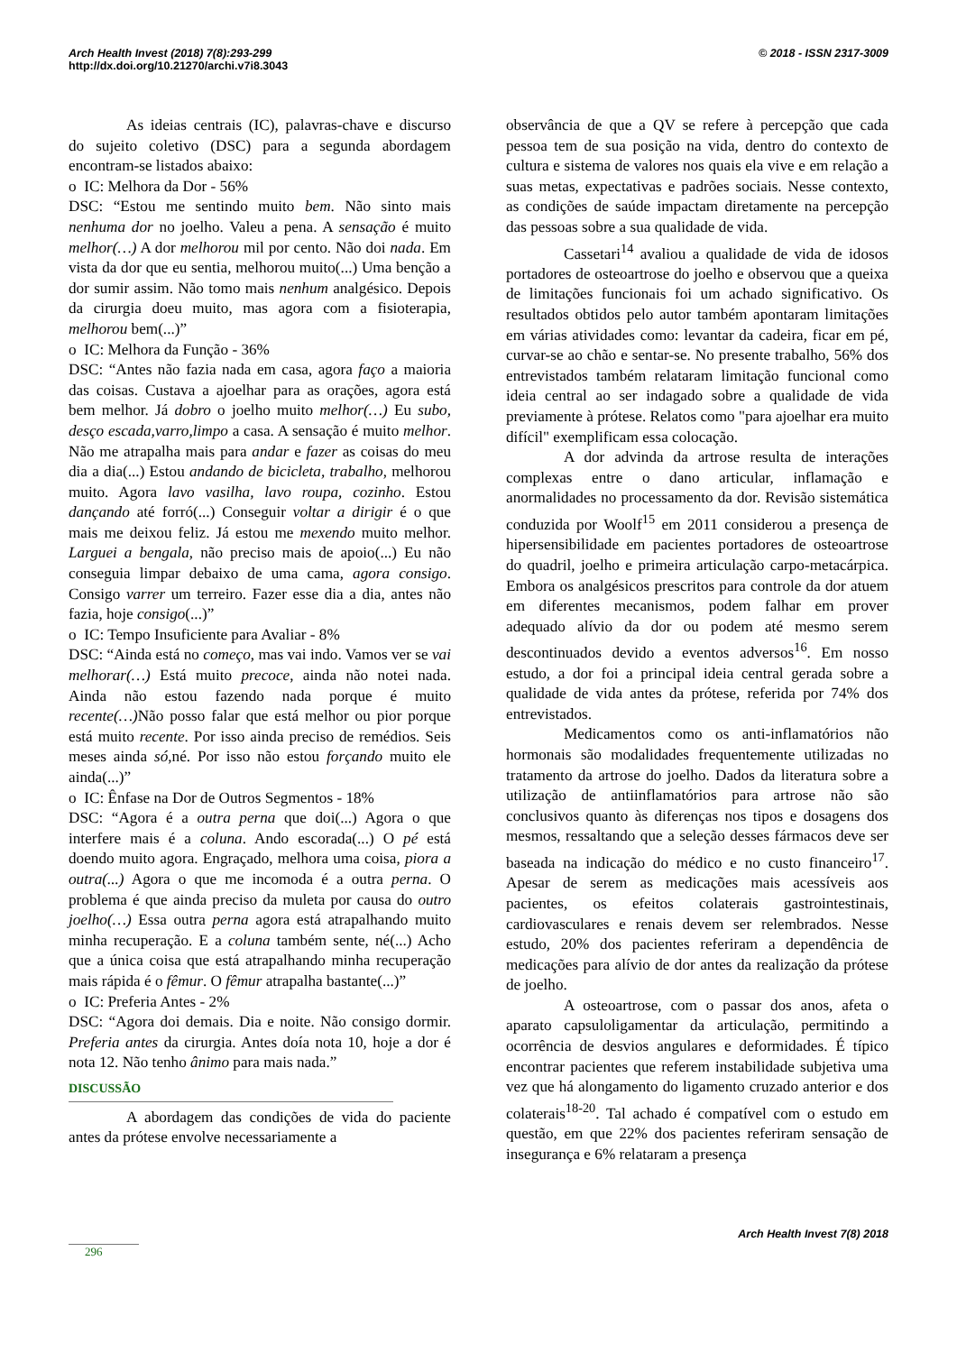Arch Health Invest (2018) 7(8):293-299 © 2018 - ISSN 2317-3009
http://dx.doi.org/10.21270/archi.v7i8.3043
As ideias centrais (IC), palavras-chave e discurso do sujeito coletivo (DSC) para a segunda abordagem encontram-se listados abaixo:
o IC: Melhora da Dor - 56%
DSC: “Estou me sentindo muito bem. Não sinto mais nenhuma dor no joelho. Valeu a pena. A sensação é muito melhor(…) A dor melhorou mil por cento. Não doi nada. Em vista da dor que eu sentia, melhorou muito(...) Uma benção a dor sumir assim. Não tomo mais nenhum analgésico. Depois da cirurgia doeu muito, mas agora com a fisioterapia, melhorou bem(...)”
o IC: Melhora da Função - 36%
DSC: “Antes não fazia nada em casa, agora faço a maioria das coisas. Custava a ajoelhar para as orações, agora está bem melhor. Já dobro o joelho muito melhor(…) Eu subo, desço escada,varro,limpo a casa. A sensação é muito melhor. Não me atrapalha mais para andar e fazer as coisas do meu dia a dia(...) Estou andando de bicicleta, trabalho, melhorou muito. Agora lavo vasilha, lavo roupa, cozinho. Estou dançando até forró(...) Conseguir voltar a dirigir é o que mais me deixou feliz. Já estou me mexendo muito melhor. Larguei a bengala, não preciso mais de apoio(...) Eu não conseguia limpar debaixo de uma cama, agora consigo. Consigo varrer um terreiro. Fazer esse dia a dia, antes não fazia, hoje consigo(...)”
o IC: Tempo Insuficiente para Avaliar - 8%
DSC: “Ainda está no começo, mas vai indo. Vamos ver se vai melhorar(…) Está muito precoce, ainda não notei nada. Ainda não estou fazendo nada porque é muito recente(…) Não posso falar que está melhor ou pior porque está muito recente. Por isso ainda preciso de remédios. Seis meses ainda só,né. Por isso não estou forçando muito ele ainda(...)”
o IC: Ênfase na Dor de Outros Segmentos - 18%
DSC: “Agora é a outra perna que doi(...) Agora o que interfere mais é a coluna. Ando escorada(...) O pé está doendo muito agora. Engraçado, melhora uma coisa, piora a outra(...) Agora o que me incomoda é a outra perna. O problema é que ainda preciso da muleta por causa do outro joelho(…) Essa outra perna agora está atrapalhando muito minha recuperação. E a coluna também sente, né(...) Acho que a única coisa que está atrapalhando minha recuperação mais rápida é o fêmur. O fêmur atrapalha bastante(...)”
o IC: Preferia Antes - 2%
DSC: “Agora doi demais. Dia e noite. Não consigo dormir. Preferia antes da cirurgia. Antes doía nota 10, hoje a dor é nota 12. Não tenho ânimo para mais nada.”
DISCUSSÃO
A abordagem das condições de vida do paciente antes da prótese envolve necessariamente a
observância de que a QV se refere à percepção que cada pessoa tem de sua posição na vida, dentro do contexto de cultura e sistema de valores nos quais ela vive e em relação a suas metas, expectativas e padrões sociais. Nesse contexto, as condições de saúde impactam diretamente na percepção das pessoas sobre a sua qualidade de vida.
Cassetari<sup>14</sup> avaliou a qualidade de vida de idosos portadores de osteoartrose do joelho e observou que a queixa de limitações funcionais foi um achado significativo. Os resultados obtidos pelo autor também apontaram limitações em várias atividades como: levantar da cadeira, ficar em pé, curvar-se ao chão e sentar-se. No presente trabalho, 56% dos entrevistados também relataram limitação funcional como ideia central ao ser indagado sobre a qualidade de vida previamente à prótese. Relatos como "para ajoelhar era muito difícil" exemplificam essa colocação.
A dor advinda da artrose resulta de interações complexas entre o dano articular, inflamação e anormalidades no processamento da dor. Revisão sistemática conduzida por Woolf<sup>15</sup> em 2011 considerou a presença de hipersensibilidade em pacientes portadores de osteoartrose do quadril, joelho e primeira articulação carpo-metacárpica. Embora os analgésicos prescritos para controle da dor atuem em diferentes mecanismos, podem falhar em prover adequado alívio da dor ou podem até mesmo serem descontinuados devido a eventos adversos<sup>16</sup>. Em nosso estudo, a dor foi a principal ideia central gerada sobre a qualidade de vida antes da prótese, referida por 74% dos entrevistados.
Medicamentos como os anti-inflamatórios não hormonais são modalidades frequentemente utilizadas no tratamento da artrose do joelho. Dados da literatura sobre a utilização de antiinflamatórios para artrose não são conclusivos quanto às diferenças nos tipos e dosagens dos mesmos, ressaltando que a seleção desses fármacos deve ser baseada na indicação do médico e no custo financeiro<sup>17</sup>. Apesar de serem as medicações mais acessíveis aos pacientes, os efeitos colaterais gastrointestinais, cardiovasculares e renais devem ser relembrados. Nesse estudo, 20% dos pacientes referiram a dependência de medicações para alívio de dor antes da realização da prótese de joelho.
A osteoartrose, com o passar dos anos, afeta o aparato capsuloligamentar da articulação, permitindo a ocorrência de desvios angulares e deformidades. É típico encontrar pacientes que referem instabilidade subjetiva uma vez que há alongamento do ligamento cruzado anterior e dos colaterais<sup>18-20</sup>. Tal achado é compatível com o estudo em questão, em que 22% dos pacientes referiram sensação de insegurança e 6% relataram a presença
Arch Health Invest 7(8) 2018
296